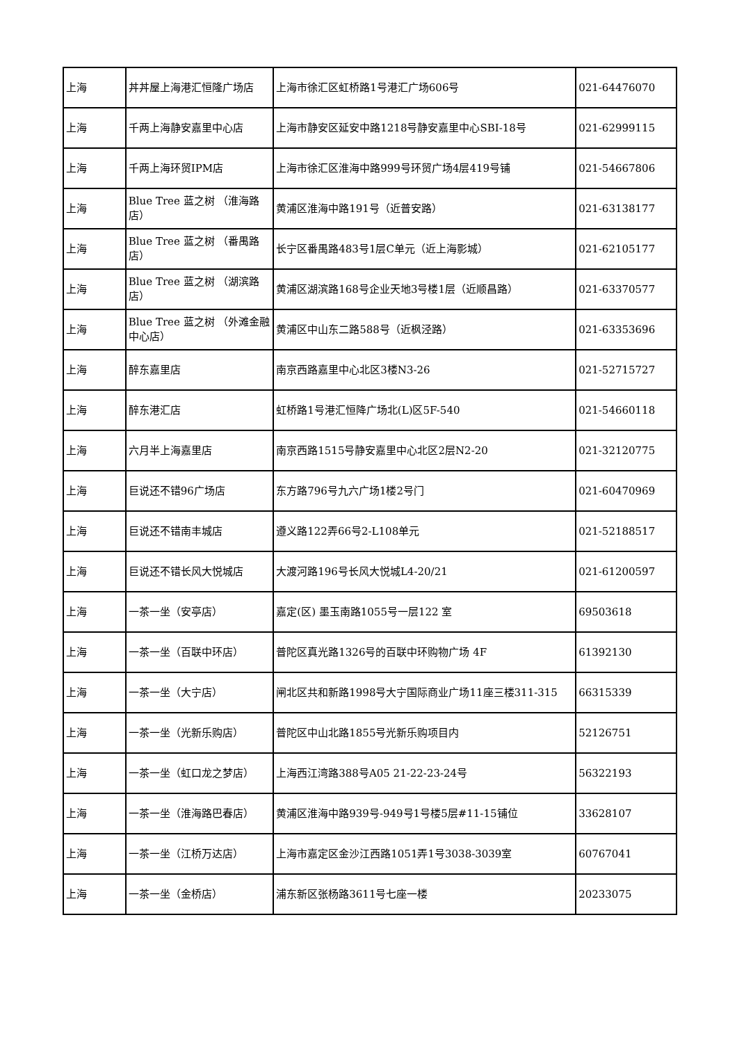| 上海 | 丼丼屋上海港汇恒隆广场店 | 上海市徐汇区虹桥路1号港汇广场606号 | 021-64476070 |
| 上海 | 千两上海静安嘉里中心店 | 上海市静安区延安中路1218号静安嘉里中心SBI-18号 | 021-62999115 |
| 上海 | 千两上海环贸IPM店 | 上海市徐汇区淮海中路999号环贸广场4层419号铺 | 021-54667806 |
| 上海 | Blue Tree 蓝之树 （淮海路店） | 黄浦区淮海中路191号（近普安路） | 021-63138177 |
| 上海 | Blue Tree 蓝之树 （番禺路店） | 长宁区番禺路483号1层C单元（近上海影城） | 021-62105177 |
| 上海 | Blue Tree 蓝之树 （湖滨路店） | 黄浦区湖滨路168号企业天地3号楼1层（近顺昌路） | 021-63370577 |
| 上海 | Blue Tree 蓝之树 （外滩金融中心店） | 黄浦区中山东二路588号（近枫泾路） | 021-63353696 |
| 上海 | 醉东嘉里店 | 南京西路嘉里中心北区3楼N3-26 | 021-52715727 |
| 上海 | 醉东港汇店 | 虹桥路1号港汇恒降广场北(L)区5F-540 | 021-54660118 |
| 上海 | 六月半上海嘉里店 | 南京西路1515号静安嘉里中心北区2层N2-20 | 021-32120775 |
| 上海 | 巨说还不错96广场店 | 东方路796号九六广场1楼2号门 | 021-60470969 |
| 上海 | 巨说还不错南丰城店 | 遵义路122弄66号2-L108单元 | 021-52188517 |
| 上海 | 巨说还不错长风大悦城店 | 大渡河路196号长风大悦城L4-20/21 | 021-61200597 |
| 上海 | 一茶一坐（安亭店） | 嘉定(区) 墨玉南路1055号一层122 室 | 69503618 |
| 上海 | 一茶一坐（百联中环店） | 普陀区真光路1326号的百联中环购物广场 4F | 61392130 |
| 上海 | 一茶一坐（大宁店） | 闸北区共和新路1998号大宁国际商业广场11座三楼311-315 | 66315339 |
| 上海 | 一茶一坐（光新乐购店） | 普陀区中山北路1855号光新乐购项目内 | 52126751 |
| 上海 | 一茶一坐（虹口龙之梦店） | 上海西江湾路388号A05 21-22-23-24号 | 56322193 |
| 上海 | 一茶一坐（淮海路巴春店） | 黄浦区淮海中路939号-949号1号楼5层#11-15铺位 | 33628107 |
| 上海 | 一茶一坐（江桥万达店） | 上海市嘉定区金沙江西路1051弄1号3038-3039室 | 60767041 |
| 上海 | 一茶一坐（金桥店） | 浦东新区张杨路3611号七座一楼 | 20233075 |